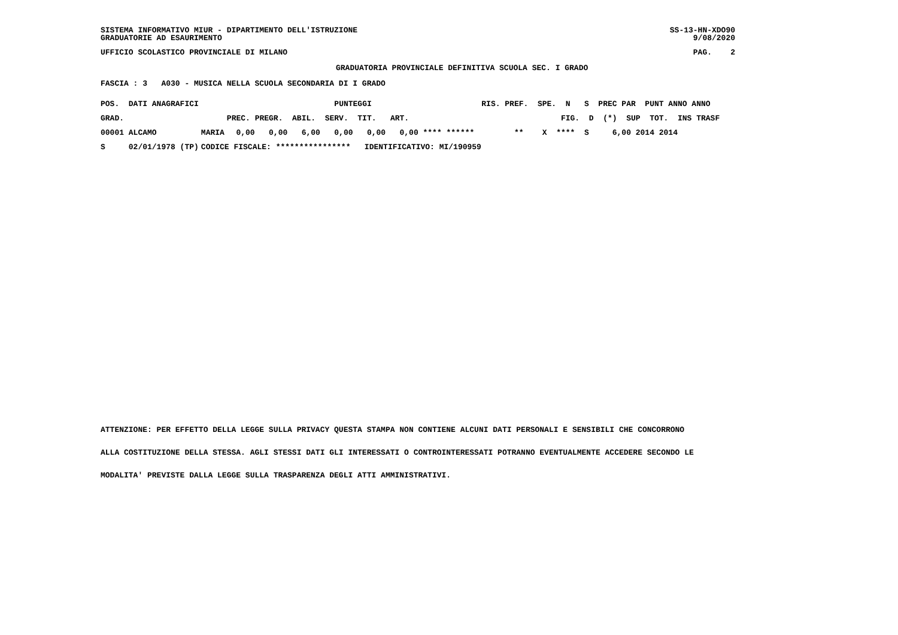SISTEMA INFORMATIVO MIUR - DIPARTIMENTO DELL'ISTRUZIONE
GRADUATORIE AD ESAURIMENTO
SS-13-HN-XDO90
9/08/2020
UFFICIO SCOLASTICO PROVINCIALE DI MILANO
PAG. 2
GRADUATORIA PROVINCIALE DEFINITIVA SCUOLA SEC. I GRADO
FASCIA : 3 A030 - MUSICA NELLA SCUOLA SECONDARIA DI I GRADO
| POS. DATI ANAGRAFICI | | PUNTEGGI | | | RIS. PREF. SPE. N S PREC PAR PUNT ANNO ANNO |
| --- | --- | --- | --- | --- | --- |
| GRAD. | | PREC. PREGR. ABIL. SERV. TIT. ART. | | | FIG. D (*) SUP TOT. INS TRASF |
| 00001 ALCAMO | MARIA | 0,00 0,00 6,00 0,00 0,00 0,00 **** ****** | | | ** X **** S 6,00 2014 2014 |
| S 02/01/1978 (TP) | CODICE FISCALE: **************** IDENTIFICATIVO: MI/190959 | | | | |
ATTENZIONE: PER EFFETTO DELLA LEGGE SULLA PRIVACY QUESTA STAMPA NON CONTIENE ALCUNI DATI PERSONALI E SENSIBILI CHE CONCORRONO
ALLA COSTITUZIONE DELLA STESSA. AGLI STESSI DATI GLI INTERESSATI O CONTROINTERESSATI POTRANNO EVENTUALMENTE ACCEDERE SECONDO LE
MODALITA' PREVISTE DALLA LEGGE SULLA TRASPARENZA DEGLI ATTI AMMINISTRATIVI.